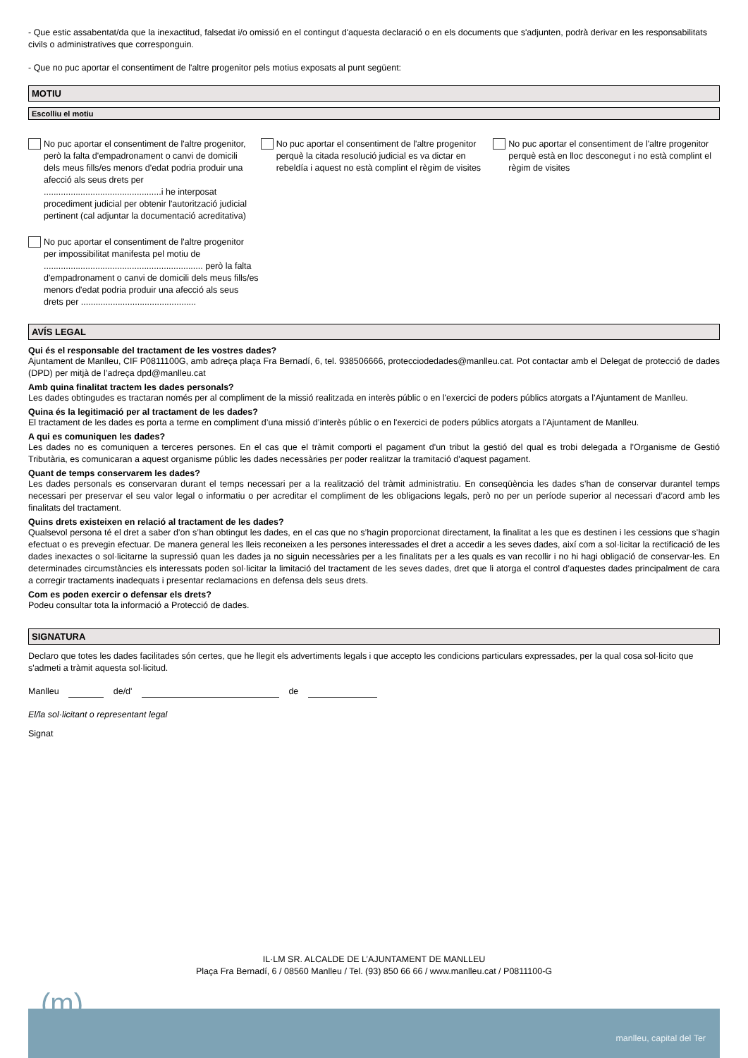- Que estic assabentat/da que la inexactitud, falsedat i/o omissió en el contingut d'aquesta declaració o en els documents que s'adjunten, podrà derivar en les responsabilitats civils o administratives que corresponguin.
- Que no puc aportar el consentiment de l'altre progenitor pels motius exposats al punt següent:
MOTIU
Escolliu el motiu
No puc aportar el consentiment de l'altre progenitor, però la falta d'empadronament o canvi de domicili dels meus fills/es menors d'edat podria produir una afecció als seus drets per ................................................i he interposat procediment judicial per obtenir l'autorització judicial pertinent (cal adjuntar la documentació acreditativa)
No puc aportar el consentiment de l'altre progenitor perquè la citada resolució judicial es va dictar en rebeldía i aquest no està complint el règim de visites
No puc aportar el consentiment de l'altre progenitor perquè està en lloc desconegut i no està complint el règim de visites
No puc aportar el consentiment de l'altre progenitor per impossibilitat manifesta pel motiu de ................................................................. però la falta d'empadronament o canvi de domicili dels meus fills/es menors d'edat podria produir una afecció als seus drets per ...............................................
AVÍS LEGAL
Qui és el responsable del tractament de les vostres dades?
Ajuntament de Manlleu, CIF P0811100G, amb adreça plaça Fra Bernadí, 6, tel. 938506666, protecciodedades@manlleu.cat. Pot contactar amb el Delegat de protecció de dades (DPD) per mitjà de l’adreça dpd@manlleu.cat
Amb quina finalitat tractem les dades personals?
Les dades obtingudes es tractaran només per al compliment de la missió realitzada en interès públic o en l'exercici de poders públics atorgats a l'Ajuntament de Manlleu.
Quina és la legitimació per al tractament de les dades?
El tractament de les dades es porta a terme en compliment d’una missió d’interès públic o en l'exercici de poders públics atorgats a l'Ajuntament de Manlleu.
A qui es comuniquen les dades?
Les dades no es comuniquen a terceres persones. En el cas que el tràmit comporti el pagament d'un tribut la gestió del qual es trobi delegada a l'Organisme de Gestió Tributària, es comunicaran a aquest organisme públic les dades necessàries per poder realitzar la tramitació d'aquest pagament.
Quant de temps conservarem les dades?
Les dades personals es conservaran durant el temps necessari per a la realització del tràmit administratiu. En conseqüència les dades s’han de conservar durantel temps necessari per preservar el seu valor legal o informatiu o per acreditar el compliment de les obligacions legals, però no per un període superior al necessari d’acord amb les finalitats del tractament.
Quins drets existeixen en relació al tractament de les dades?
Qualsevol persona té el dret a saber d’on s’han obtingut les dades, en el cas que no s’hagin proporcionat directament, la finalitat a les que es destinen i les cessions que s’hagin efectuat o es prevegin efectuar. De manera general les lleis reconeixen a les persones interessades el dret a accedir a les seves dades, així com a sol·licitar la rectificació de les dades inexactes o sol·licitarne la supressió quan les dades ja no siguin necessàries per a les finalitats per a les quals es van recollir i no hi hagi obligació de conservar-les. En determinades circumstàncies els interessats poden sol·licitar la limitació del tractament de les seves dades, dret que li atorga el control d’aquestes dades principalment de cara a corregir tractaments inadequats i presentar reclamacions en defensa dels seus drets.
Com es poden exercir o defensar els drets?
Podeu consultar tota la informació a Protecció de dades.
SIGNATURA
Declaro que totes les dades facilitades són certes, que he llegit els advertiments legals i que accepto les condicions particulars expressades, per la qual cosa sol·licito que s'admeti a tràmit aquesta sol·licitud.
Manlleu de/d' de
El/la sol·licitant o representant legal
Signat
IL·LM SR. ALCALDE DE L’AJUNTAMENT DE MANLLEU
Plaça Fra Bernadí, 6 / 08560 Manlleu / Tel. (93) 850 66 66 / www.manlleu.cat / P0811100-G
(m)
manlleu, capital del Ter